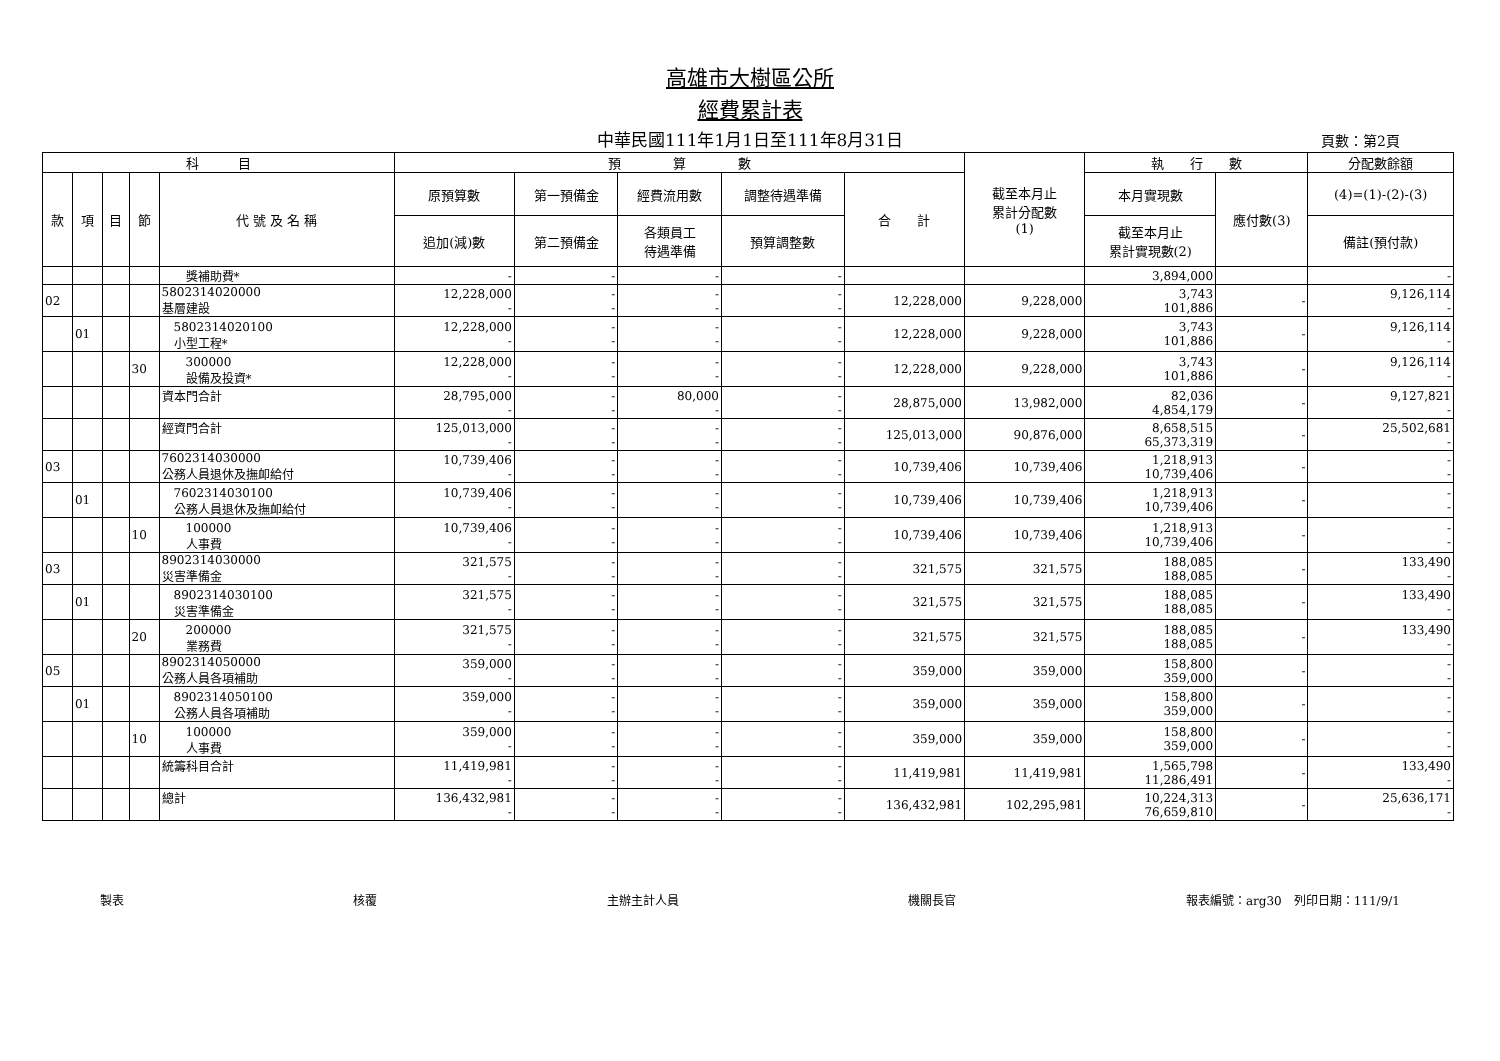高雄市大樹區公所
經費累計表
中華民國111年1月1日至111年8月31日 頁數：第2頁
| 科 目 | | | | | 預 算 數 | | | | | 截至本月止 累計分配數 (1) | 執 行 數 | | 分配數餘額 |
| --- | --- | --- | --- | --- | --- | --- | --- | --- | --- | --- | --- | --- | --- |
| 款 | 項 | 目 | 節 | 代 號 及 名 稱 | 原預算數 | 第一預備金 | 經費流用數 | 調整待遇準備 | 合 計 | | 本月實現數 | 應付數(3) | (4)=(1)-(2)-(3) |
| | | | | | 追加(減)數 | 第二預備金 | 各類員工 待遇準備 | 預算調整數 | | | 截至本月止 累計實現數(2) | | 備註(預付款) |
| | | | | 獎補助費* | - | - | - | - | | | 3,894,000 | | - |
| 02 | | | | 5802314020000 基層建設 | 12,228,000 - | - - | - - | - - | 12,228,000 | 9,228,000 | 3,743 101,886 | - | 9,126,114 - |
| | 01 | | | 5802314020100 小型工程* | 12,228,000 - | - - | - - | - - | 12,228,000 | 9,228,000 | 3,743 101,886 | - | 9,126,114 - |
| | | | 30 | 300000 設備及投資* | 12,228,000 - | - - | - - | - - | 12,228,000 | 9,228,000 | 3,743 101,886 | - | 9,126,114 - |
| | | | | 資本門合計 | 28,795,000 - | - - | 80,000 - | - - | 28,875,000 | 13,982,000 | 82,036 4,854,179 | - | 9,127,821 - |
| | | | | 經資門合計 | 125,013,000 - | - - | - - | - - | 125,013,000 | 90,876,000 | 8,658,515 65,373,319 | - | 25,502,681 - |
| 03 | | | | 7602314030000 公務人員退休及撫卹給付 | 10,739,406 - | - - | - - | - - | 10,739,406 | 10,739,406 | 1,218,913 10,739,406 | - | - - |
| | 01 | | | 7602314030100 公務人員退休及撫卹給付 | 10,739,406 - | - - | - - | - - | 10,739,406 | 10,739,406 | 1,218,913 10,739,406 | - | - - |
| | | | 10 | 100000 人事費 | 10,739,406 - | - - | - - | - - | 10,739,406 | 10,739,406 | 1,218,913 10,739,406 | - | - - |
| 03 | | | | 8902314030000 災害準備金 | 321,575 - | - - | - - | - - | 321,575 | 321,575 | 188,085 188,085 | - | 133,490 - |
| | 01 | | | 8902314030100 災害準備金 | 321,575 - | - - | - - | - - | 321,575 | 321,575 | 188,085 188,085 | - | 133,490 - |
| | | | 20 | 200000 業務費 | 321,575 - | - - | - - | - - | 321,575 | 321,575 | 188,085 188,085 | - | 133,490 - |
| 05 | | | | 8902314050000 公務人員各項補助 | 359,000 - | - - | - - | - - | 359,000 | 359,000 | 158,800 359,000 | - | - - |
| | 01 | | | 8902314050100 公務人員各項補助 | 359,000 - | - - | - - | - - | 359,000 | 359,000 | 158,800 359,000 | - | - - |
| | | | 10 | 100000 人事費 | 359,000 - | - - | - - | - - | 359,000 | 359,000 | 158,800 359,000 | - | - - |
| | | | | 統籌科目合計 | 11,419,981 - | - - | - - | - - | 11,419,981 | 11,419,981 | 1,565,798 11,286,491 | - | 133,490 - |
| | | | | 總計 | 136,432,981 - | - - | - - | - - | 136,432,981 | 102,295,981 | 10,224,313 76,659,810 | - | 25,636,171 - |
製表 核覆 主辦主計人員 機關長官 報表編號：arg30　列印日期：111/9/1